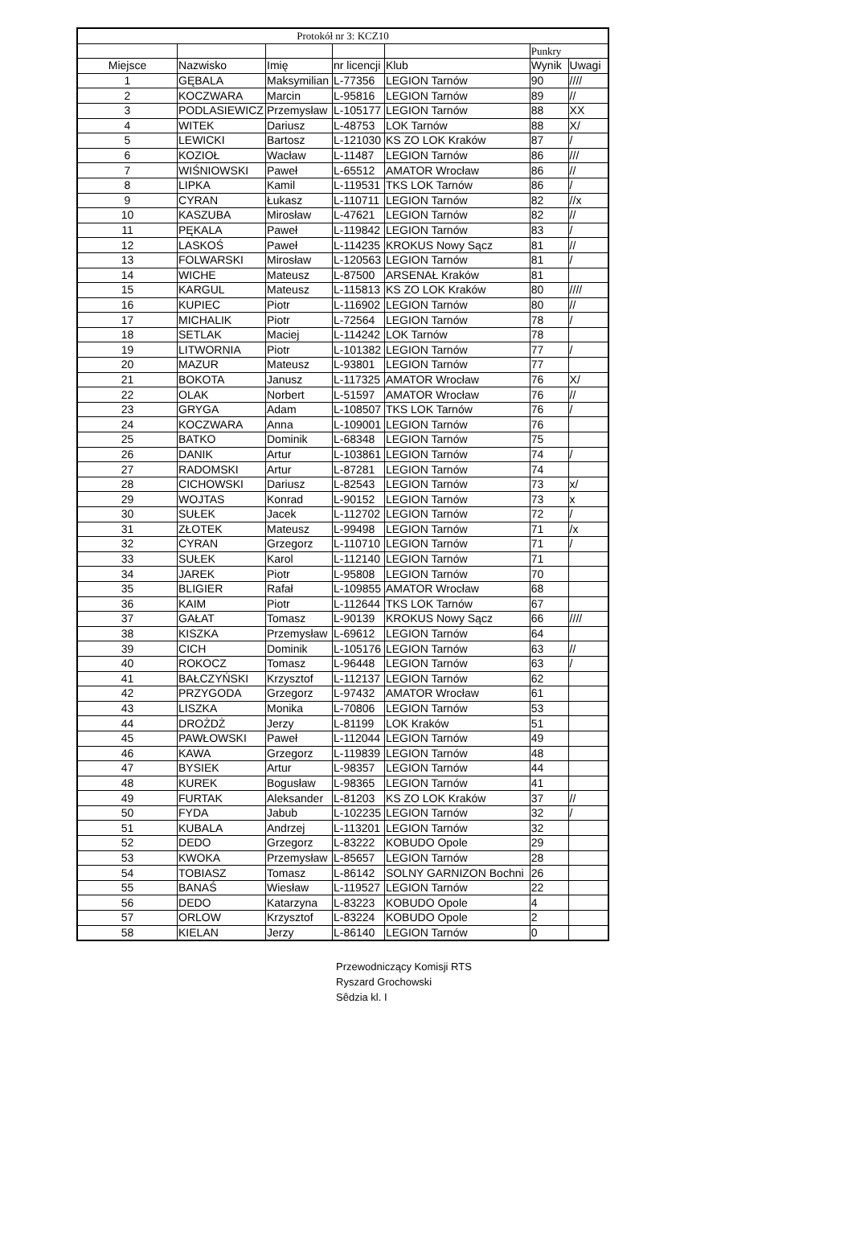| Protokół nr 3: KCZ10 | | | | | | |
| --- | --- | --- | --- | --- | --- | --- |
| | | | | | Punkry | |
| Miejsce | Nazwisko | Imię | nr licencji | Klub | Wynik | Uwagi |
| 1 | GĘBALA | Maksymilian | L-77356 | LEGION Tarnów | 90 | //// |
| 2 | KOCZWARA | Marcin | L-95816 | LEGION Tarnów | 89 | // |
| 3 | PODLASIEWICZ | Przemysław | L-105177 | LEGION Tarnów | 88 | XX |
| 4 | WITEK | Dariusz | L-48753 | LOK Tarnów | 88 | X/ |
| 5 | LEWICKI | Bartosz | L-121030 | KS ZO LOK Kraków | 87 | / |
| 6 | KOZIOŁ | Wacław | L-11487 | LEGION Tarnów | 86 | /// |
| 7 | WIŚNIOWSKI | Paweł | L-65512 | AMATOR Wrocław | 86 | // |
| 8 | LIPKA | Kamil | L-119531 | TKS LOK Tarnów | 86 | / |
| 9 | CYRAN | Łukasz | L-110711 | LEGION Tarnów | 82 | //x |
| 10 | KASZUBA | Mirosław | L-47621 | LEGION Tarnów | 82 | // |
| 11 | PĘKALA | Paweł | L-119842 | LEGION Tarnów | 83 | / |
| 12 | LASKOŚ | Paweł | L-114235 | KROKUS Nowy Sącz | 81 | // |
| 13 | FOLWARSKI | Mirosław | L-120563 | LEGION Tarnów | 81 | / |
| 14 | WICHE | Mateusz | L-87500 | ARSENAŁ Kraków | 81 | |
| 15 | KARGUL | Mateusz | L-115813 | KS ZO LOK Kraków | 80 | //// |
| 16 | KUPIEC | Piotr | L-116902 | LEGION Tarnów | 80 | // |
| 17 | MICHALIK | Piotr | L-72564 | LEGION Tarnów | 78 | / |
| 18 | SETLAK | Maciej | L-114242 | LOK Tarnów | 78 | |
| 19 | LITWORNIA | Piotr | L-101382 | LEGION Tarnów | 77 | / |
| 20 | MAZUR | Mateusz | L-93801 | LEGION Tarnów | 77 | |
| 21 | BOKOTA | Janusz | L-117325 | AMATOR Wrocław | 76 | X/ |
| 22 | OLAK | Norbert | L-51597 | AMATOR Wrocław | 76 | // |
| 23 | GRYGA | Adam | L-108507 | TKS LOK Tarnów | 76 | / |
| 24 | KOCZWARA | Anna | L-109001 | LEGION Tarnów | 76 | |
| 25 | BATKO | Dominik | L-68348 | LEGION Tarnów | 75 | |
| 26 | DANIK | Artur | L-103861 | LEGION Tarnów | 74 | / |
| 27 | RADOMSKI | Artur | L-87281 | LEGION Tarnów | 74 | |
| 28 | CICHOWSKI | Dariusz | L-82543 | LEGION Tarnów | 73 | x/ |
| 29 | WOJTAS | Konrad | L-90152 | LEGION Tarnów | 73 | x |
| 30 | SUŁEK | Jacek | L-112702 | LEGION Tarnów | 72 | / |
| 31 | ZŁOTEK | Mateusz | L-99498 | LEGION Tarnów | 71 | /x |
| 32 | CYRAN | Grzegorz | L-110710 | LEGION Tarnów | 71 | / |
| 33 | SUŁEK | Karol | L-112140 | LEGION Tarnów | 71 | |
| 34 | JAREK | Piotr | L-95808 | LEGION Tarnów | 70 | |
| 35 | BLIGIER | Rafał | L-109855 | AMATOR Wrocław | 68 | |
| 36 | KAIM | Piotr | L-112644 | TKS LOK Tarnów | 67 | |
| 37 | GAŁAT | Tomasz | L-90139 | KROKUS Nowy Sącz | 66 | //// |
| 38 | KISZKA | Przemysław | L-69612 | LEGION Tarnów | 64 | |
| 39 | CICH | Dominik | L-105176 | LEGION Tarnów | 63 | // |
| 40 | ROKOCZ | Tomasz | L-96448 | LEGION Tarnów | 63 | / |
| 41 | BAŁCZYŃSKI | Krzysztof | L-112137 | LEGION Tarnów | 62 | |
| 42 | PRZYGODA | Grzegorz | L-97432 | AMATOR Wrocław | 61 | |
| 43 | LISZKA | Monika | L-70806 | LEGION Tarnów | 53 | |
| 44 | DROŻDŻ | Jerzy | L-81199 | LOK Kraków | 51 | |
| 45 | PAWŁOWSKI | Paweł | L-112044 | LEGION Tarnów | 49 | |
| 46 | KAWA | Grzegorz | L-119839 | LEGION Tarnów | 48 | |
| 47 | BYSIEK | Artur | L-98357 | LEGION Tarnów | 44 | |
| 48 | KUREK | Bogusław | L-98365 | LEGION Tarnów | 41 | |
| 49 | FURTAK | Aleksander | L-81203 | KS ZO LOK Kraków | 37 | // |
| 50 | FYDA | Jabub | L-102235 | LEGION Tarnów | 32 | / |
| 51 | KUBALA | Andrzej | L-113201 | LEGION Tarnów | 32 | |
| 52 | DEDO | Grzegorz | L-83222 | KOBUDO Opole | 29 | |
| 53 | KWOKA | Przemysław | L-85657 | LEGION Tarnów | 28 | |
| 54 | TOBIASZ | Tomasz | L-86142 | SOLNY GARNIZON Bochni | 26 | |
| 55 | BANAŚ | Wiesław | L-119527 | LEGION Tarnów | 22 | |
| 56 | DEDO | Katarzyna | L-83223 | KOBUDO Opole | 4 | |
| 57 | ORLOW | Krzysztof | L-83224 | KOBUDO Opole | 2 | |
| 58 | KIELAN | Jerzy | L-86140 | LEGION Tarnów | 0 | |
Przewodniczący Komisji RTS
Ryszard Grochowski
Sêdzia kl. I